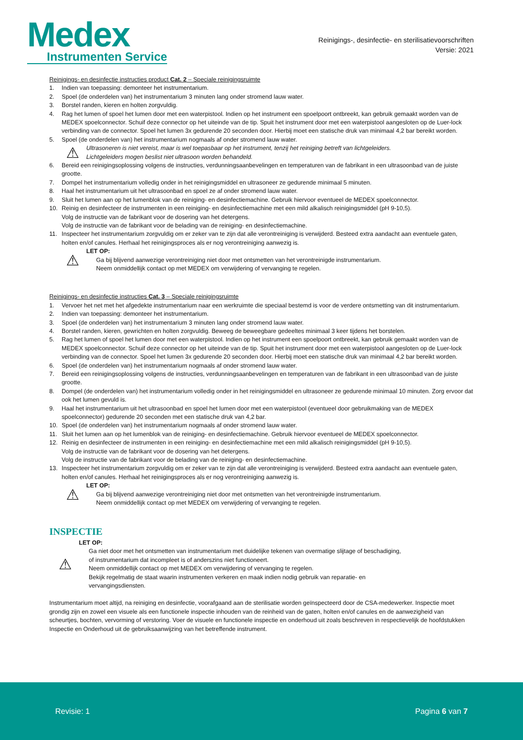Medex
Instrumenten Service
Reinigings-, desinfectie- en sterilisatievoorschriften
Versie: 2021
Reinigings- en desinfectie instructies product Cat. 2 – Speciale reinigingsruimte
1. Indien van toepassing: demonteer het instrumentarium.
2. Spoel (de onderdelen van) het instrumentarium 3 minuten lang onder stromend lauw water.
3. Borstel randen, kieren en holten zorgvuldig.
4. Rag het lumen of spoel het lumen door met een waterpistool. Indien op het instrument een spoelpoort ontbreekt, kan gebruik gemaakt worden van de MEDEX spoelconnector. Schuif deze connector op het uiteinde van de tip. Spuit het instrument door met een waterpistool aangesloten op de Luer-lock verbinding van de connector. Spoel het lumen 3x gedurende 20 seconden door. Hierbij moet een statische druk van minimaal 4,2 bar bereikt worden.
5. Spoel (de onderdelen van) het instrumentarium nogmaals af onder stromend lauw water.
⚠
Ultrasoneren is niet vereist, maar is wel toepasbaar op het instrument, tenzij het reiniging betreft van lichtgeleiders.
Lichtgeleiders mogen beslist niet ultrasoon worden behandeld.
6. Bereid een reinigingsoplossing volgens de instructies, verdunningsaanbevelingen en temperaturen van de fabrikant in een ultrasoonbad van de juiste grootte.
7. Dompel het instrumentarium volledig onder in het reinigingsmiddel en ultrasoneer ze gedurende minimaal 5 minuten.
8. Haal het instrumentarium uit het ultrasoonbad en spoel ze af onder stromend lauw water.
9. Sluit het lumen aan op het lumenblok van de reiniging- en desinfectiemachine. Gebruik hiervoor eventueel de MEDEX spoelconnector.
10. Reinig en desinfecteer de instrumenten in een reiniging- en desinfectiemachine met een mild alkalisch reinigingsmiddel (pH 9-10,5).
Volg de instructie van de fabrikant voor de dosering van het detergens.
Volg de instructie van de fabrikant voor de belading van de reiniging- en desinfectiemachine.
11. Inspecteer het instrumentarium zorgvuldig om er zeker van te zijn dat alle verontreiniging is verwijderd. Besteed extra aandacht aan eventuele gaten, holten en/of canules. Herhaal het reinigingsproces als er nog verontreiniging aanwezig is.
⚠
LET OP:
Ga bij blijvend aanwezige verontreiniging niet door met ontsmetten van het verontreinigde instrumentarium.
Neem onmiddellijk contact op met MEDEX om verwijdering of vervanging te regelen.
Reinigings- en desinfectie instructies Cat. 3 – Speciale reinigingsruimte
1. Vervoer het net met het afgedekte instrumentarium naar een werkruimte die speciaal bestemd is voor de verdere ontsmetting van dit instrumentarium.
2. Indien van toepassing: demonteer het instrumentarium.
3. Spoel (de onderdelen van) het instrumentarium 3 minuten lang onder stromend lauw water.
4. Borstel randen, kieren, gewrichten en holten zorgvuldig. Beweeg de beweegbare gedeeltes minimaal 3 keer tijdens het borstelen.
5. Rag het lumen of spoel het lumen door met een waterpistool. Indien op het instrument een spoelpoort ontbreekt, kan gebruik gemaakt worden van de MEDEX spoelconnector. Schuif deze connector op het uiteinde van de tip. Spuit het instrument door met een waterpistool aangesloten op de Luer-lock verbinding van de connector. Spoel het lumen 3x gedurende 20 seconden door. Hierbij moet een statische druk van minimaal 4,2 bar bereikt worden.
6. Spoel (de onderdelen van) het instrumentarium nogmaals af onder stromend lauw water.
7. Bereid een reinigingsoplossing volgens de instructies, verdunningsaanbevelingen en temperaturen van de fabrikant in een ultrasoonbad van de juiste grootte.
8. Dompel (de onderdelen van) het instrumentarium volledig onder in het reinigingsmiddel en ultrasoneer ze gedurende minimaal 10 minuten. Zorg ervoor dat ook het lumen gevuld is.
9. Haal het instrumentarium uit het ultrasoonbad en spoel het lumen door met een waterpistool (eventueel door gebruikmaking van de MEDEX spoelconnector) gedurende 20 seconden met een statische druk van 4,2 bar.
10. Spoel (de onderdelen van) het instrumentarium nogmaals af onder stromend lauw water.
11. Sluit het lumen aan op het lumenblok van de reiniging- en desinfectiemachine. Gebruik hiervoor eventueel de MEDEX spoelconnector.
12. Reinig en desinfecteer de instrumenten in een reiniging- en desinfectiemachine met een mild alkalisch reinigingsmiddel (pH 9-10,5).
Volg de instructie van de fabrikant voor de dosering van het detergens.
Volg de instructie van de fabrikant voor de belading van de reiniging- en desinfectiemachine.
13. Inspecteer het instrumentarium zorgvuldig om er zeker van te zijn dat alle verontreiniging is verwijderd. Besteed extra aandacht aan eventuele gaten, holten en/of canules. Herhaal het reinigingsproces als er nog verontreiniging aanwezig is.
⚠
LET OP:
Ga bij blijvend aanwezige verontreiniging niet door met ontsmetten van het verontreinigde instrumentarium.
Neem onmiddellijk contact op met MEDEX om verwijdering of vervanging te regelen.
INSPECTIE
⚠
LET OP:
Ga niet door met het ontsmetten van instrumentarium met duidelijke tekenen van overmatige slijtage of beschadiging,
of instrumentarium dat incompleet is of anderszins niet functioneert.
Neem onmiddellijk contact op met MEDEX om verwijdering of vervanging te regelen.
Bekijk regelmatig de staat waarin instrumenten verkeren en maak indien nodig gebruik van reparatie- en
vervangingsdiensten.
Instrumentarium moet altijd, na reiniging en desinfectie, voorafgaand aan de sterilisatie worden geïnspecteerd door de CSA-medewerker. Inspectie moet grondig zijn en zowel een visuele als een functionele inspectie inhouden van de reinheid van de gaten, holten en/of canules en de aanwezigheid van scheurtjes, bochten, vervorming of verstoring. Voer de visuele en functionele inspectie en onderhoud uit zoals beschreven in respectievelijk de hoofdstukken Inspectie en Onderhoud uit de gebruiksaanwijzing van het betreffende instrument.
Revisie: 1 Pagina 6 van 7